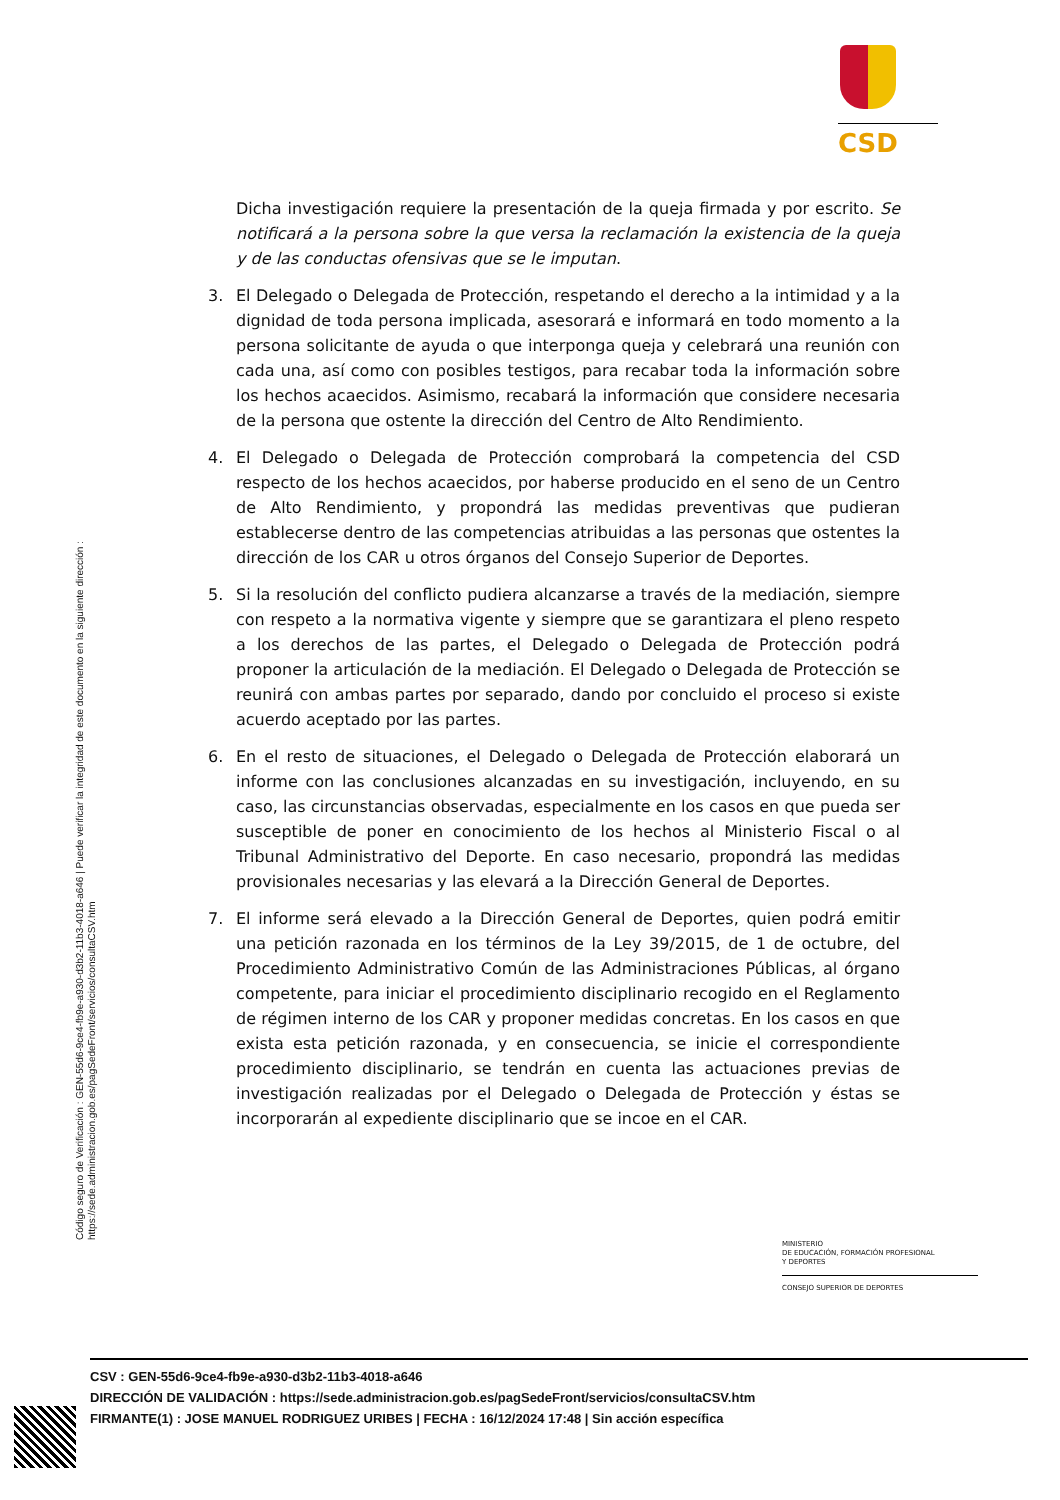CSD
Dicha investigación requiere la presentación de la queja firmada y por escrito. Se notificará a la persona sobre la que versa la reclamación la existencia de la queja y de las conductas ofensivas que se le imputan.
3. El Delegado o Delegada de Protección, respetando el derecho a la intimidad y a la dignidad de toda persona implicada, asesorará e informará en todo momento a la persona solicitante de ayuda o que interponga queja y celebrará una reunión con cada una, así como con posibles testigos, para recabar toda la información sobre los hechos acaecidos. Asimismo, recabará la información que considere necesaria de la persona que ostente la dirección del Centro de Alto Rendimiento.
4. El Delegado o Delegada de Protección comprobará la competencia del CSD respecto de los hechos acaecidos, por haberse producido en el seno de un Centro de Alto Rendimiento, y propondrá las medidas preventivas que pudieran establecerse dentro de las competencias atribuidas a las personas que ostentes la dirección de los CAR u otros órganos del Consejo Superior de Deportes.
5. Si la resolución del conflicto pudiera alcanzarse a través de la mediación, siempre con respeto a la normativa vigente y siempre que se garantizara el pleno respeto a los derechos de las partes, el Delegado o Delegada de Protección podrá proponer la articulación de la mediación. El Delegado o Delegada de Protección se reunirá con ambas partes por separado, dando por concluido el proceso si existe acuerdo aceptado por las partes.
6. En el resto de situaciones, el Delegado o Delegada de Protección elaborará un informe con las conclusiones alcanzadas en su investigación, incluyendo, en su caso, las circunstancias observadas, especialmente en los casos en que pueda ser susceptible de poner en conocimiento de los hechos al Ministerio Fiscal o al Tribunal Administrativo del Deporte. En caso necesario, propondrá las medidas provisionales necesarias y las elevará a la Dirección General de Deportes.
7. El informe será elevado a la Dirección General de Deportes, quien podrá emitir una petición razonada en los términos de la Ley 39/2015, de 1 de octubre, del Procedimiento Administrativo Común de las Administraciones Públicas, al órgano competente, para iniciar el procedimiento disciplinario recogido en el Reglamento de régimen interno de los CAR y proponer medidas concretas. En los casos en que exista esta petición razonada, y en consecuencia, se inicie el correspondiente procedimiento disciplinario, se tendrán en cuenta las actuaciones previas de investigación realizadas por el Delegado o Delegada de Protección y éstas se incorporarán al expediente disciplinario que se incoe en el CAR.
Código seguro de Verificación : GEN-55d6-9ce4-fb9e-a930-d3b2-11b3-4018-a646 | Puede verificar la integridad de este documento en la siguiente dirección : https://sede.administracion.gob.es/pagSedeFront/servicios/consultaCSV.htm
MINISTERIO
DE EDUCACIÓN, FORMACIÓN PROFESIONAL
Y DEPORTES
CONSEJO SUPERIOR DE DEPORTES
CSV : GEN-55d6-9ce4-fb9e-a930-d3b2-11b3-4018-a646
DIRECCIÓN DE VALIDACIÓN : https://sede.administracion.gob.es/pagSedeFront/servicios/consultaCSV.htm
FIRMANTE(1) : JOSE MANUEL RODRIGUEZ URIBES | FECHA : 16/12/2024 17:48 | Sin acción específica